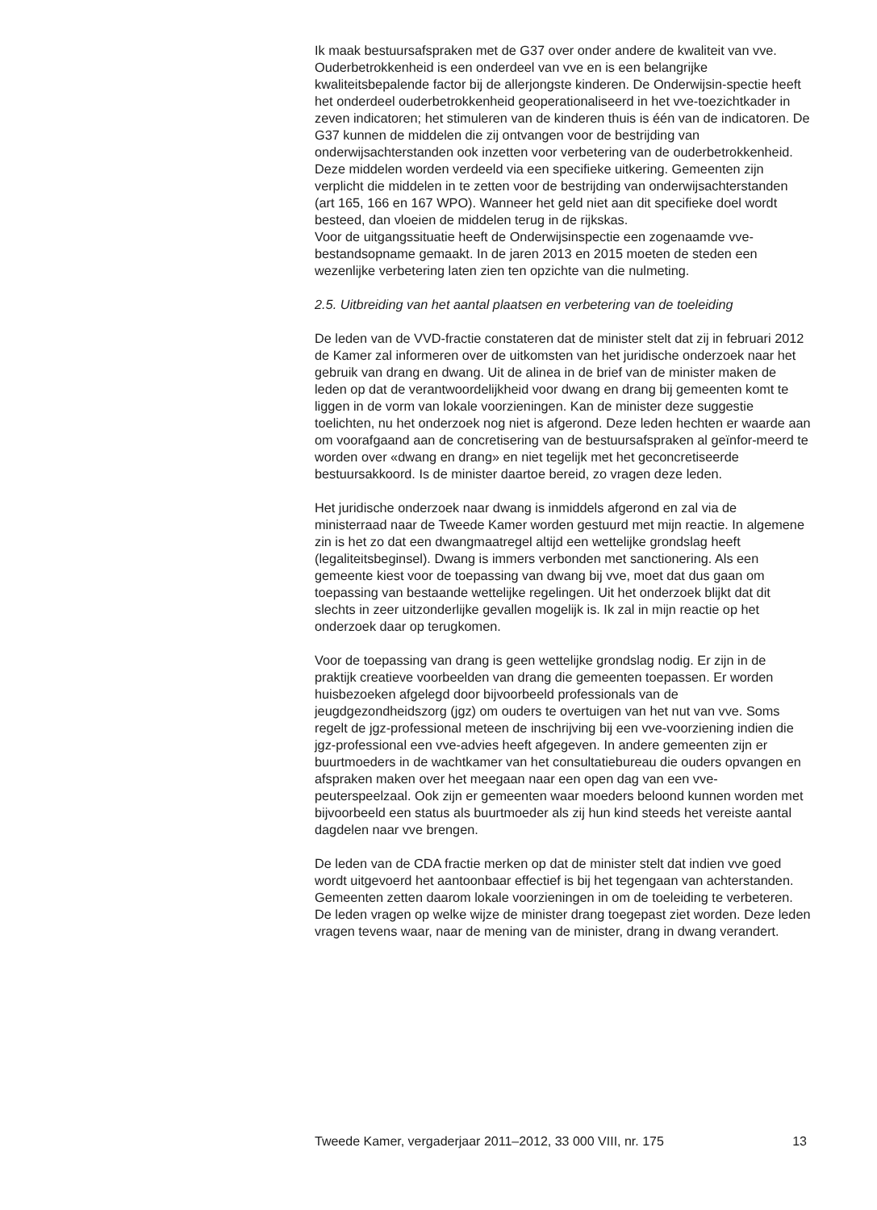Ik maak bestuursafspraken met de G37 over onder andere de kwaliteit van vve. Ouderbetrokkenheid is een onderdeel van vve en is een belangrijke kwaliteitsbepalende factor bij de allerjongste kinderen. De Onderwijsin-spectie heeft het onderdeel ouderbetrokkenheid geoperationaliseerd in het vve-toezichtkader in zeven indicatoren; het stimuleren van de kinderen thuis is één van de indicatoren. De G37 kunnen de middelen die zij ontvangen voor de bestrijding van onderwijsachterstanden ook inzetten voor verbetering van de ouderbetrokkenheid. Deze middelen worden verdeeld via een specifieke uitkering. Gemeenten zijn verplicht die middelen in te zetten voor de bestrijding van onderwijsachterstanden (art 165, 166 en 167 WPO). Wanneer het geld niet aan dit specifieke doel wordt besteed, dan vloeien de middelen terug in de rijkskas.
Voor de uitgangssituatie heeft de Onderwijsinspectie een zogenaamde vve-bestandsopname gemaakt. In de jaren 2013 en 2015 moeten de steden een wezenlijke verbetering laten zien ten opzichte van die nulmeting.
2.5. Uitbreiding van het aantal plaatsen en verbetering van de toeleiding
De leden van de VVD-fractie constateren dat de minister stelt dat zij in februari 2012 de Kamer zal informeren over de uitkomsten van het juridische onderzoek naar het gebruik van drang en dwang. Uit de alinea in de brief van de minister maken de leden op dat de verantwoordelijkheid voor dwang en drang bij gemeenten komt te liggen in de vorm van lokale voorzieningen. Kan de minister deze suggestie toelichten, nu het onderzoek nog niet is afgerond. Deze leden hechten er waarde aan om voorafgaand aan de concretisering van de bestuursafspraken al geïnfor-meerd te worden over «dwang en drang» en niet tegelijk met het geconcretiseerde bestuursakkoord. Is de minister daartoe bereid, zo vragen deze leden.
Het juridische onderzoek naar dwang is inmiddels afgerond en zal via de ministerraad naar de Tweede Kamer worden gestuurd met mijn reactie. In algemene zin is het zo dat een dwangmaatregel altijd een wettelijke grondslag heeft (legaliteitsbeginsel). Dwang is immers verbonden met sanctionering. Als een gemeente kiest voor de toepassing van dwang bij vve, moet dat dus gaan om toepassing van bestaande wettelijke regelingen. Uit het onderzoek blijkt dat dit slechts in zeer uitzonderlijke gevallen mogelijk is. Ik zal in mijn reactie op het onderzoek daar op terugkomen.
Voor de toepassing van drang is geen wettelijke grondslag nodig. Er zijn in de praktijk creatieve voorbeelden van drang die gemeenten toepassen. Er worden huisbezoeken afgelegd door bijvoorbeeld professionals van de jeugdgezondheidszorg (jgz) om ouders te overtuigen van het nut van vve. Soms regelt de jgz-professional meteen de inschrijving bij een vve-voorziening indien die jgz-professional een vve-advies heeft afgegeven. In andere gemeenten zijn er buurtmoeders in de wachtkamer van het consultatiebureau die ouders opvangen en afspraken maken over het meegaan naar een open dag van een vve-peuterspeelzaal. Ook zijn er gemeenten waar moeders beloond kunnen worden met bijvoorbeeld een status als buurtmoeder als zij hun kind steeds het vereiste aantal dagdelen naar vve brengen.
De leden van de CDA fractie merken op dat de minister stelt dat indien vve goed wordt uitgevoerd het aantoonbaar effectief is bij het tegengaan van achterstanden. Gemeenten zetten daarom lokale voorzieningen in om de toeleiding te verbeteren. De leden vragen op welke wijze de minister drang toegepast ziet worden. Deze leden vragen tevens waar, naar de mening van de minister, drang in dwang verandert.
Tweede Kamer, vergaderjaar 2011–2012, 33 000 VIII, nr. 175 13